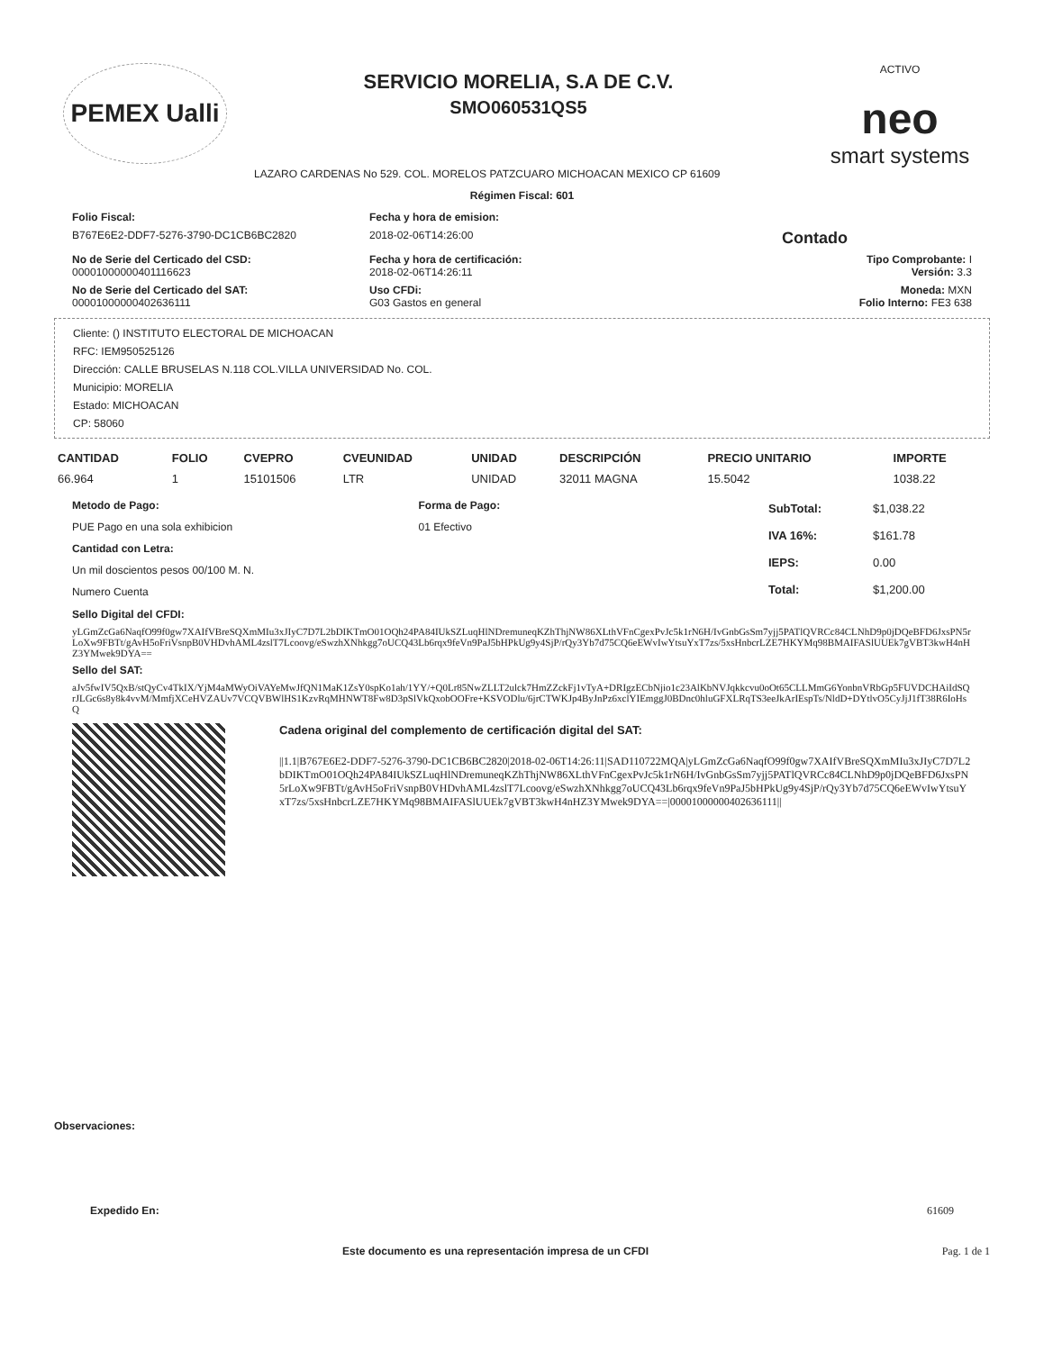PEMEX Ualli
SERVICIO MORELIA, S.A DE C.V.
SMO060531QS5
LAZARO CARDENAS No 529. COL. MORELOS PATZCUARO MICHOACAN MEXICO CP 61609
ACTIVO
neo
smart systems
Régimen Fiscal: 601
Folio Fiscal:
Fecha y hora de emision:
B767E6E2-DDF7-5276-3790-DC1CB6BC2820
2018-02-06T14:26:00
Contado
No de Serie del Certicado del CSD:
00001000000401116623
Fecha y hora de certificación:
2018-02-06T14:26:11
Tipo Comprobante: I
Versión: 3.3
No de Serie del Certicado del SAT:
00001000000402636111
Uso CFDi:
G03 Gastos en general
Moneda: MXN
Folio Interno: FE3 638
Cliente: () INSTITUTO ELECTORAL DE MICHOACAN
RFC: IEM950525126
Dirección: CALLE BRUSELAS N.118 COL.VILLA UNIVERSIDAD No. COL.
Municipio: MORELIA
Estado: MICHOACAN
CP: 58060
| CANTIDAD | FOLIO | CVEPRO | CVEUNIDAD | UNIDAD | DESCRIPCIÓN | PRECIO UNITARIO | IMPORTE |
| --- | --- | --- | --- | --- | --- | --- | --- |
| 66.964 | 1 | 15101506 | LTR | UNIDAD | 32011 MAGNA | 15.5042 | 1038.22 |
Metodo de Pago:
PUE Pago en una sola exhibicion
Cantidad con Letra:
Un mil doscientos pesos 00/100 M. N.
Numero Cuenta
Forma de Pago:
01 Efectivo
| SubTotal: | $1,038.22 |
| IVA 16%: | $161.78 |
| IEPS: | 0.00 |
| Total: | $1,200.00 |
Sello Digital del CFDI:
yLGmZcGa6NaqfO99f0gw7XAIfVBreSQXmMIu3xJIyC7D7L2bDIKTmO01OQh24PA84IUkSZLuqHlNDremuneqKZhThjNW86XLthVFnCgexPvJc5k1rN6H/IvGnbGsSm7yjj5PATlQVRCc84CLNhD9p0jDQeBFD6JxsPN5rLoXw9FBTt/gAvH5oFriVsnpB0VHDvhAML4zslT7Lcoovg/eSwzhXNhkgg7oUCQ43Lb6rqx9feVn9PaJ5bHPkUg9y4SjP/rQy3Yb7d75CQ6eEWvIwYtsuYxT7zs/5xsHnbcrLZE7HKYMq98BMAIFASlUUEk7gVBT3kwH4nHZ3YMwek9DYA==
Sello del SAT:
aJv5fwIV5QxB/stQyCv4TkIX/YjM4aMWyOiVAYeMwJfQN1MaK1ZsY0spKo1ah/1YY/+Q0Lr85NwZLLT2ulck7HmZZckFj1vTyA+DRIgzECbNjio1c23AlKbNVJqkkcvu0oOt65CLLMmG6YonbnVRbGp5FUVDCHAiIdSQrJLGc6s8y8k4vvM/MmfjXCeHVZAUv7VCQVBWlHS1KzvRqMHNWT8Fw8D3pSlVkQxobOOFre+KSVODlu/6jrCTWKJp4ByJnPz6xclYIEmggJ0BDnc0hluGFXLRqTS3eeJkArIEspTs/NldD+DYtlvO5CyJjJ1fT38R6IoHsQ
Cadena original del complemento de certificación digital del SAT:
||1.1|B767E6E2-DDF7-5276-3790-DC1CB6BC2820|2018-02-06T14:26:11|SAD110722MQA|yLGmZcGa6NaqfO99f0gw7XAIfVBreSQXmMIu3xJIyC7D7L2bDIKTmO01OQh24PA84IUkSZLuqHlNDremuneqKZhThjNW86XLthVFnCgexPvJc5k1rN6H/IvGnbGsSm7yjj5PATlQVRCc84CLNhD9p0jDQeBFD6JxsPN5rLoXw9FBTt/gAvH5oFriVsnpB0VHDvhAML4zslT7Lcoovg/eSwzhXNhkgg7oUCQ43Lb6rqx9feVn9PaJ5bHPkUg9y4SjP/rQy3Yb7d75CQ6eEWvIwYtsuYxT7zs/5xsHnbcrLZE7HKYMq98BMAIFASlUUEk7gVBT3kwH4nHZ3YMwek9DYA==|00001000000402636111||
Observaciones:
Expedido En: 61609
Este documento es una representación impresa de un CFDI Pag. 1 de 1